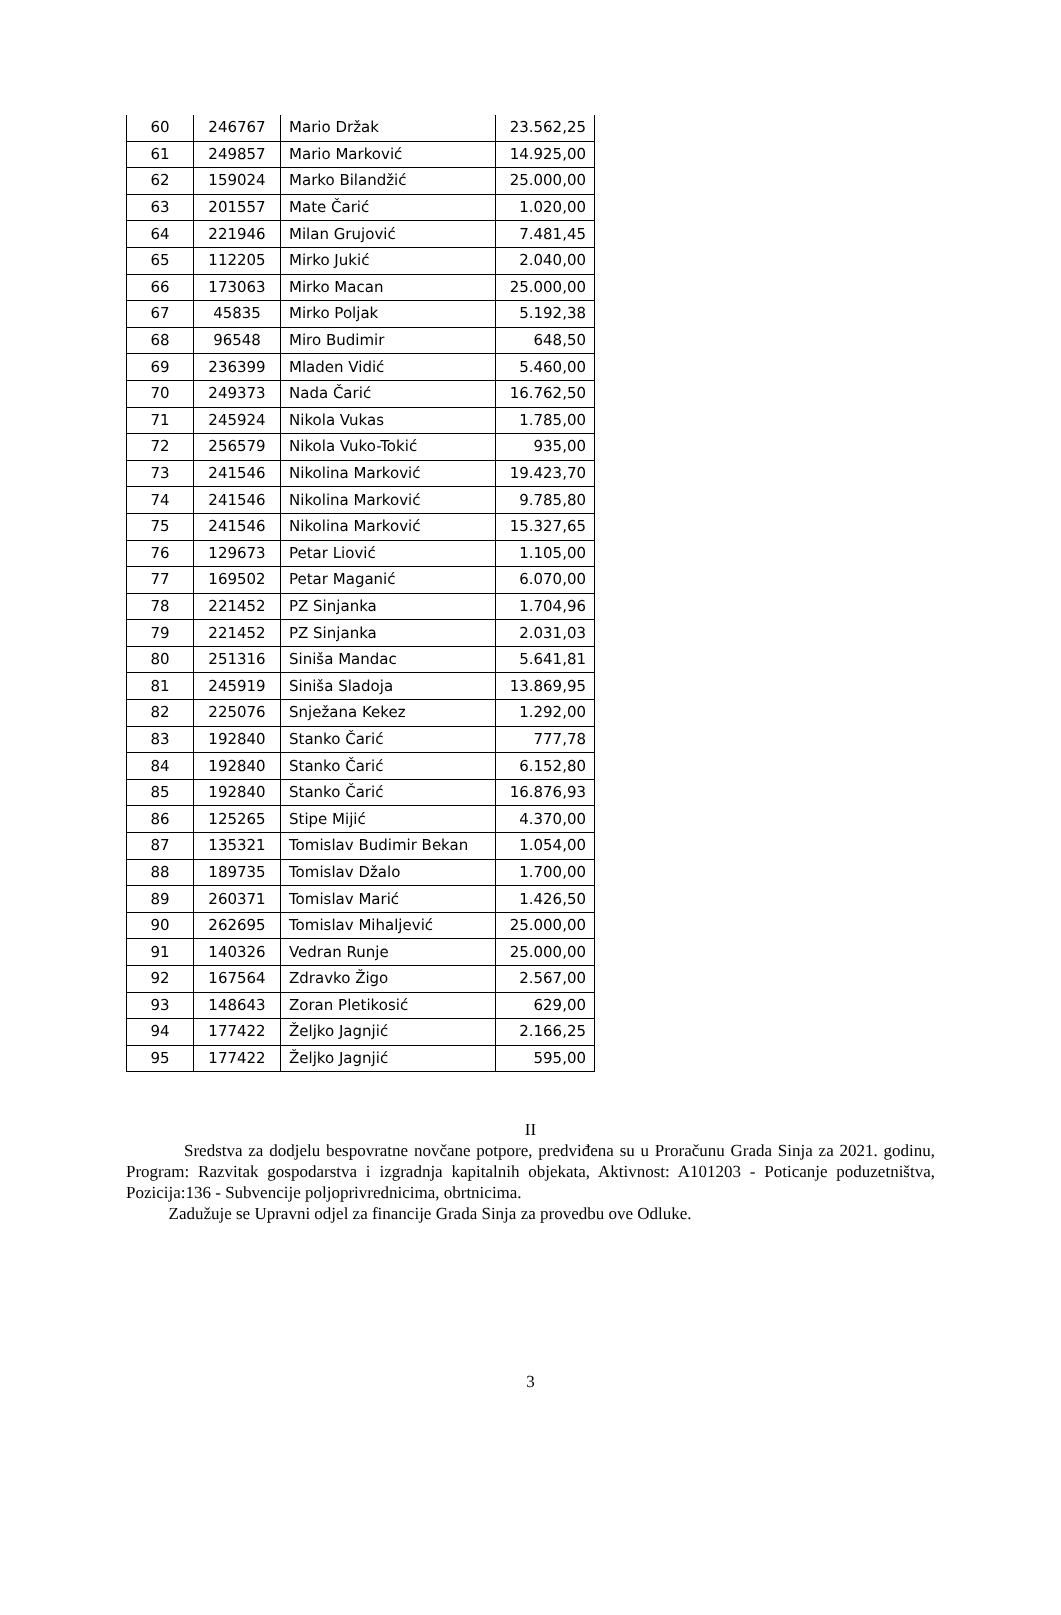| 60 | 246767 | Mario Držak | 23.562,25 |
| 61 | 249857 | Mario Marković | 14.925,00 |
| 62 | 159024 | Marko Bilandžić | 25.000,00 |
| 63 | 201557 | Mate Čarić | 1.020,00 |
| 64 | 221946 | Milan Grujović | 7.481,45 |
| 65 | 112205 | Mirko Jukić | 2.040,00 |
| 66 | 173063 | Mirko Macan | 25.000,00 |
| 67 | 45835 | Mirko Poljak | 5.192,38 |
| 68 | 96548 | Miro Budimir | 648,50 |
| 69 | 236399 | Mladen Vidić | 5.460,00 |
| 70 | 249373 | Nada Čarić | 16.762,50 |
| 71 | 245924 | Nikola Vukas | 1.785,00 |
| 72 | 256579 | Nikola Vuko-Tokić | 935,00 |
| 73 | 241546 | Nikolina Marković | 19.423,70 |
| 74 | 241546 | Nikolina Marković | 9.785,80 |
| 75 | 241546 | Nikolina Marković | 15.327,65 |
| 76 | 129673 | Petar Liović | 1.105,00 |
| 77 | 169502 | Petar Maganić | 6.070,00 |
| 78 | 221452 | PZ Sinjanka | 1.704,96 |
| 79 | 221452 | PZ Sinjanka | 2.031,03 |
| 80 | 251316 | Siniša Mandac | 5.641,81 |
| 81 | 245919 | Siniša Sladoja | 13.869,95 |
| 82 | 225076 | Snježana Kekez | 1.292,00 |
| 83 | 192840 | Stanko Čarić | 777,78 |
| 84 | 192840 | Stanko Čarić | 6.152,80 |
| 85 | 192840 | Stanko Čarić | 16.876,93 |
| 86 | 125265 | Stipe Mijić | 4.370,00 |
| 87 | 135321 | Tomislav Budimir Bekan | 1.054,00 |
| 88 | 189735 | Tomislav Džalo | 1.700,00 |
| 89 | 260371 | Tomislav Marić | 1.426,50 |
| 90 | 262695 | Tomislav Mihaljević | 25.000,00 |
| 91 | 140326 | Vedran Runje | 25.000,00 |
| 92 | 167564 | Zdravko Žigo | 2.567,00 |
| 93 | 148643 | Zoran Pletikosić | 629,00 |
| 94 | 177422 | Željko Jagnjić | 2.166,25 |
| 95 | 177422 | Željko Jagnjić | 595,00 |
II
Sredstva za dodjelu bespovratne novčane potpore, predviđena su u Proračunu Grada Sinja za 2021. godinu, Program: Razvitak gospodarstva i izgradnja kapitalnih objekata, Aktivnost: A101203 - Poticanje poduzetništva, Pozicija:136 - Subvencije poljoprivrednicima, obrtnicima.
Zadužuje se Upravni odjel za financije Grada Sinja za provedbu ove Odluke.
3